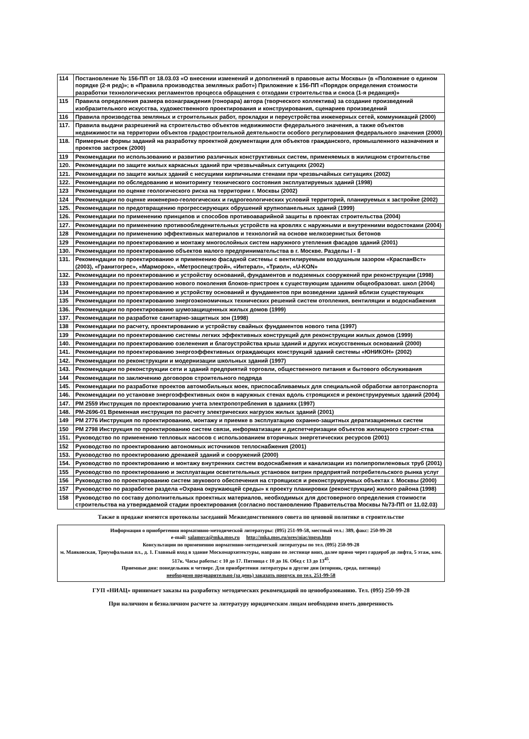| 114 | Постановление № 156-ПП от 18.03.03 «О внесении изменений и дополнений в правовые акты Москвы» (в «Положение о едином порядке (2-я ред)»; в «Правила производства земляных работ») Приложение к 156-ПП «Порядок определения стоимости разработки технологических регламентов процесса обращения с отходами строительства и сноса (1-я редакция)» |
| 115 | Правила определения размера вознаграждения (гонорара) автора (творческого коллектива) за создание произведений изобразительного искусства, художественного проектирования и конструирования, сценариев произведений |
| 116 | Правила производства земляных и строительных работ, прокладки и переустройства инженерных сетей, коммуникаций (2000) |
| 117. | Правила выдачи разрешений на строительство объектов недвижимости федерального значения, а также объектов недвижимости на территории объектов градостроительной деятельности особого регулирования федерального значения (2000) |
| 118. | Примерные формы заданий на разработку проектной документации для объектов гражданского, промышленного назначения и проектов застроек (2000) |
| 119 | Рекомендации по использованию и развитию различных конструктивных систем, применяемых в жилищном строительстве |
| 120. | Рекомендации по защите жилых каркасных зданий при чрезвычайных ситуациях (2002) |
| 121. | Рекомендации по защите жилых зданий с несущими кирпичными стенами при чрезвычайных ситуациях (2002) |
| 122. | Рекомендации по обследованию и мониторингу технического состояния эксплуатируемых зданий (1998) |
| 123 | Рекомендации по оценке геологического риска на территории г. Москвы (2002) |
| 124 | Рекомендации по оценке инженерно-геологических и гидрогеологических условий территорий, планируемых к застройке (2002) |
| 125. | Рекомендации по предотвращению прогрессирующих обрушений крупнопанельных зданий (1999) |
| 126. | Рекомендации по применению принципов и способов противоаварийной защиты в проектах строительства (2004) |
| 127. | Рекомендации по применению противообледенительных устройств на кровлях с наружными и внутренними водостоками (2004) |
| 128 | Рекомендации по применению эффективных материалов и технологий на основе мелкозернистых бетонов |
| 129 | Рекомендации по проектированию и монтажу многослойных систем наружного утепления фасадов зданий (2001) |
| 130. | Рекомендации по проектированию объектов малого предпринимательства в г. Москве. Разделы I - II |
| 131. | Рекомендации по проектированию и применению фасадной системы с вентилируемым воздушным зазором «КраспанВст» (2003), «Гранитогрес», «Марморок», «Метроспецстрой», «Интерал», «Триол», «U-KON» |
| 132. | Рекомендации по проектированию и устройству оснований, фундаментов и подземных сооружений при реконструкции (1998) |
| 133 | Рекомендации по проектированию нового поколения блоков-пристроек к существующим зданиям общеобразоват. школ (2004) |
| 134 | Рекомендации по проектированию и устройству оснований и фундаментов при возведении зданий вблизи существующих |
| 135 | Рекомендации по проектированию энергоэкономичных технических решений систем отопления, вентиляции и водоснабжения |
| 136. | Рекомендации по проектированию шумозащищенных жилых домов (1999) |
| 137. | Рекомендации по разработке санитарно-защитных зон (1998) |
| 138 | Рекомендации по расчету, проектированию и устройству свайных фундаментов нового типа (1997) |
| 139 | Рекомендации по проектированию системы легких эффективных конструкций для реконструкции жилых домов (1999) |
| 140. | Рекомендации по проектированию озеленения и благоустройства крыш зданий и других искусственных оснований (2000) |
| 141. | Рекомендации по проектированию энергоэффективных ограждающих конструкций зданий системы «ЮНИКОН» (2002) |
| 142. | Рекомендации по реконструкции и модернизации школьных зданий (1997) |
| 143. | Рекомендации по реконструкции сети и зданий предприятий торговли, общественного питания и бытового обслуживания |
| 144 | Рекомендации по заключению договоров строительного подряда |
| 145. | Рекомендации по разработке проектов автомобильных моек, приспосабливаемых для специальной обработки автотранспорта |
| 146. | Рекомендации по установке энергоэффективных окон в наружных стенах вдоль строящихся и реконструируемых зданий (2004) |
| 147. | РМ 2559 Инструкция по проектированию учета электропотребления в зданиях (1997) |
| 148. | РМ-2696-01 Временная инструкция по расчету электрических нагрузок жилых зданий (2001) |
| 149 | РМ 2776 Инструкция по проектированию, монтажу и приемке в эксплуатацию охранно-защитных дератизационных систем |
| 150 | РМ 2798 Инструкция по проектированию систем связи, информатизации и диспетчеризации объектов жилищного строит-ства |
| 151. | Руководство по применению тепловых насосов с использованием вторичных энергетических ресурсов (2001) |
| 152 | Руководство по проектированию автономных источников теплоснабжения (2001) |
| 153. | Руководство по проектированию дренажей зданий и сооружений (2000) |
| 154. | Руководство по проектированию и монтажу внутренних систем водоснабжения и канализации из полипропиленовых труб (2001) |
| 155 | Руководство по проектированию и эксплуатации осветительных установок витрин предприятий потребительского рынка услуг |
| 156 | Руководство по проектированию систем звукового обеспечения на строящихся и реконструируемых объектах г. Москвы (2000) |
| 157 | Руководство по разработке раздела «Охрана окружающей среды» к проекту планировки (реконструкции) жилого района (1998) |
| 158 | Руководство по составу дополнительных проектных материалов, необходимых для достоверного определения стоимости строительства на утверждаемой стадии проектирования (согласно постановлению Правительства Москвы №73-ПП от 11.02.03) |
Также в продаже имеются протоколы заседаний Межведомственного совета по ценовой политике в строительстве
Информация о приобретении нормативно-методической литературы: (095) 251-99-58, местный тел.: 389, факс: 250-99-28
e-mail: salamova@mka.mos.ru http://mka.mos.ru/ores/niac/mgsn.htm
Консультации по применению нормативно-методической литературы по тел. (095) 250-99-28
м. Маяковская, Триумфальная пл., д. 1. Главный вход в здание Москомархитектуры, направо по лестнице вниз, далее прямо через гардероб до лифта, 5 этаж, ком. 517к. Часы работы: с 10 до 17. Пятница с 10 до 16. Обед с 13 до 13<sup>45</sup>.
Приемные дни: понедельник и четверг. Для приобретения литературы в другие дни (вторник, среда, пятница)
необходимо предварительно (за день) заказать пропуск по тел. 251-99-58
ГУП «НИАЦ» принимает заказы на разработку методических рекомендаций по ценообразованию. Тел. (095) 250-99-28
При наличном и безналичном расчете за литературу юридическим лицам необходимо иметь доверенность